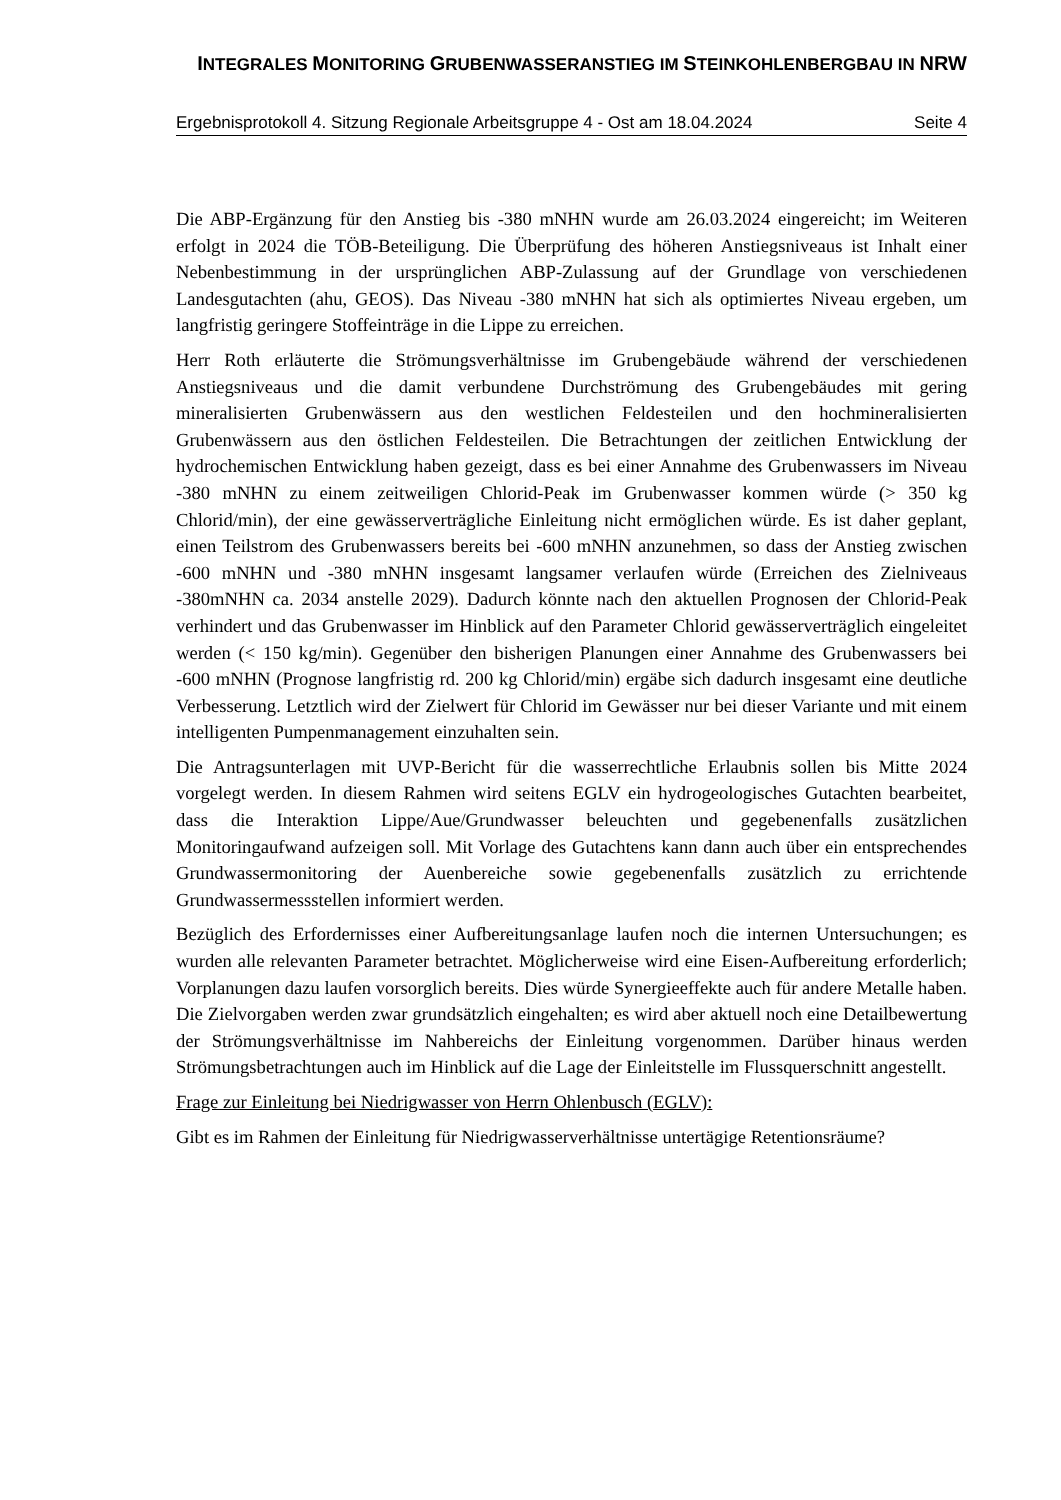INTEGRALES MONITORING GRUBENWASSERANSTIEG IM STEINKOHLENBERGBAU IN NRW
Ergebnisprotokoll 4. Sitzung Regionale Arbeitsgruppe 4 - Ost am 18.04.2024 Seite 4
Die ABP-Ergänzung für den Anstieg bis -380 mNHN wurde am 26.03.2024 eingereicht; im Weiteren erfolgt in 2024 die TÖB-Beteiligung. Die Überprüfung des höheren Anstiegsniveaus ist Inhalt einer Nebenbestimmung in der ursprünglichen ABP-Zulassung auf der Grundlage von verschiedenen Landesgutachten (ahu, GEOS). Das Niveau -380 mNHN hat sich als optimiertes Niveau ergeben, um langfristig geringere Stoffeinträge in die Lippe zu erreichen.
Herr Roth erläuterte die Strömungsverhältnisse im Grubengebäude während der verschiedenen Anstiegsniveaus und die damit verbundene Durchströmung des Grubengebäudes mit gering mineralisierten Grubenwässern aus den westlichen Feldesteilen und den hochmineralisierten Grubenwässern aus den östlichen Feldesteilen. Die Betrachtungen der zeitlichen Entwicklung der hydrochemischen Entwicklung haben gezeigt, dass es bei einer Annahme des Grubenwassers im Niveau -380 mNHN zu einem zeitweiligen Chlorid-Peak im Grubenwasser kommen würde (> 350 kg Chlorid/min), der eine gewässerverträgliche Einleitung nicht ermöglichen würde. Es ist daher geplant, einen Teilstrom des Grubenwassers bereits bei -600 mNHN anzunehmen, so dass der Anstieg zwischen -600 mNHN und -380 mNHN insgesamt langsamer verlaufen würde (Erreichen des Zielniveaus -380mNHN ca. 2034 anstelle 2029). Dadurch könnte nach den aktuellen Prognosen der Chlorid-Peak verhindert und das Grubenwasser im Hinblick auf den Parameter Chlorid gewässerverträglich eingeleitet werden (< 150 kg/min). Gegenüber den bisherigen Planungen einer Annahme des Grubenwassers bei -600 mNHN (Prognose langfristig rd. 200 kg Chlorid/min) ergäbe sich dadurch insgesamt eine deutliche Verbesserung. Letztlich wird der Zielwert für Chlorid im Gewässer nur bei dieser Variante und mit einem intelligenten Pumpenmanagement einzuhalten sein.
Die Antragsunterlagen mit UVP-Bericht für die wasserrechtliche Erlaubnis sollen bis Mitte 2024 vorgelegt werden. In diesem Rahmen wird seitens EGLV ein hydrogeologisches Gutachten bearbeitet, dass die Interaktion Lippe/Aue/Grundwasser beleuchten und gegebenenfalls zusätzlichen Monitoringaufwand aufzeigen soll. Mit Vorlage des Gutachtens kann dann auch über ein entsprechendes Grundwassermonitoring der Auenbereiche sowie gegebenenfalls zusätzlich zu errichtende Grundwassermessstellen informiert werden.
Bezüglich des Erfordernisses einer Aufbereitungsanlage laufen noch die internen Untersuchungen; es wurden alle relevanten Parameter betrachtet. Möglicherweise wird eine Eisen-Aufbereitung erforderlich; Vorplanungen dazu laufen vorsorglich bereits. Dies würde Synergieeffekte auch für andere Metalle haben. Die Zielvorgaben werden zwar grundsätzlich eingehalten; es wird aber aktuell noch eine Detailbewertung der Strömungsverhältnisse im Nahbereichs der Einleitung vorgenommen. Darüber hinaus werden Strömungsbetrachtungen auch im Hinblick auf die Lage der Einleitstelle im Flussquerschnitt angestellt.
Frage zur Einleitung bei Niedrigwasser von Herrn Ohlenbusch (EGLV):
Gibt es im Rahmen der Einleitung für Niedrigwasserverhältnisse untertägige Retentionsräume?